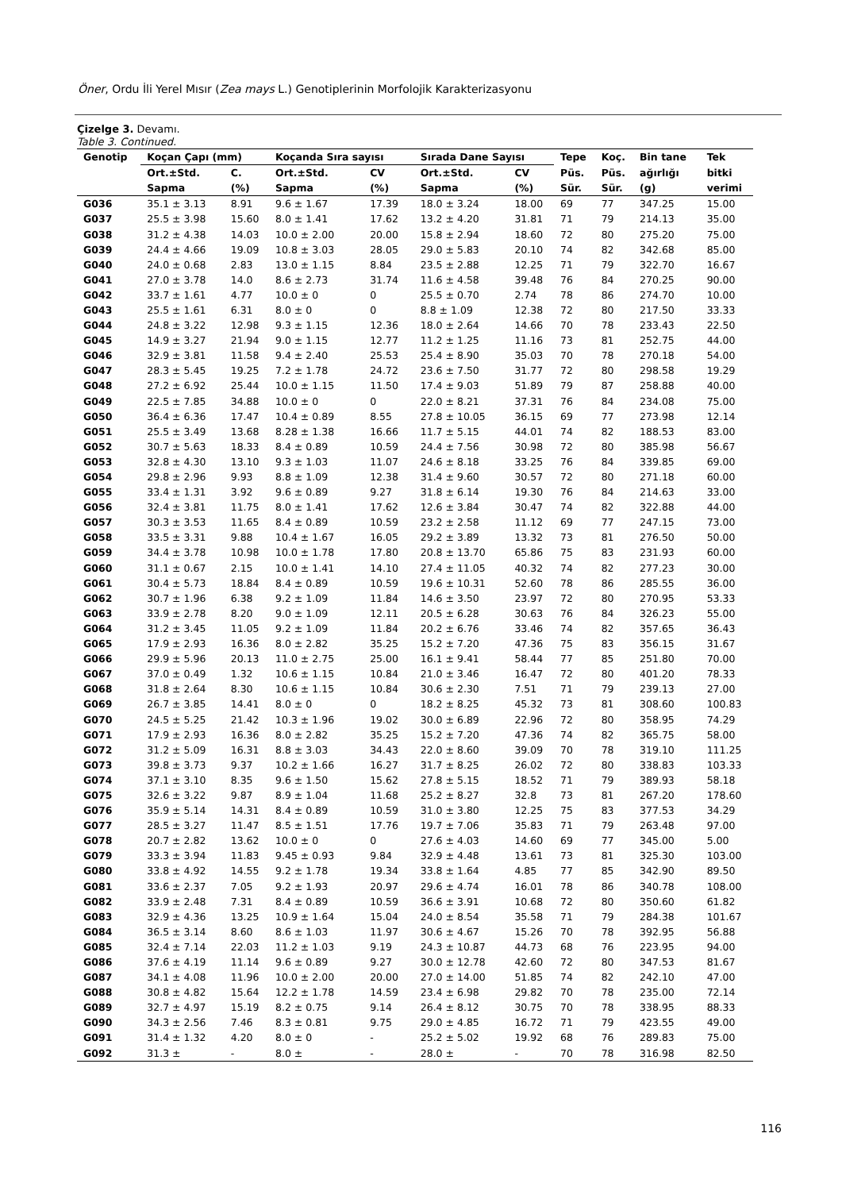Öner, Ordu İli Yerel Mısır (Zea mays L.) Genotiplerinin Morfolojik Karakterizasyonu
Çizelge 3. Devamı.
Table 3. Continued.
| Genotip | Koçan Çapı (mm) | | Koçanda Sıra sayısı | | Sırada Dane Sayısı | | Tepe | Koç. | Bin tane | Tek |
| --- | --- | --- | --- | --- | --- | --- | --- | --- | --- | --- |
| | Ort.±Std. | C. | Ort.±Std. | CV | Ort.±Std. | CV | Püs. | Püs. | ağırlığı | bitki |
| | Sapma | (%) | Sapma | (%) | Sapma | (%) | Sür. | Sür. | (g) | verimi |
| G036 | 35.1 ± 3.13 | 8.91 | 9.6 ± 1.67 | 17.39 | 18.0 ± 3.24 | 18.00 | 69 | 77 | 347.25 | 15.00 |
| G037 | 25.5 ± 3.98 | 15.60 | 8.0 ± 1.41 | 17.62 | 13.2 ± 4.20 | 31.81 | 71 | 79 | 214.13 | 35.00 |
| G038 | 31.2 ± 4.38 | 14.03 | 10.0 ± 2.00 | 20.00 | 15.8 ± 2.94 | 18.60 | 72 | 80 | 275.20 | 75.00 |
| G039 | 24.4 ± 4.66 | 19.09 | 10.8 ± 3.03 | 28.05 | 29.0 ± 5.83 | 20.10 | 74 | 82 | 342.68 | 85.00 |
| G040 | 24.0 ± 0.68 | 2.83 | 13.0 ± 1.15 | 8.84 | 23.5 ± 2.88 | 12.25 | 71 | 79 | 322.70 | 16.67 |
| G041 | 27.0 ± 3.78 | 14.0 | 8.6 ± 2.73 | 31.74 | 11.6 ± 4.58 | 39.48 | 76 | 84 | 270.25 | 90.00 |
| G042 | 33.7 ± 1.61 | 4.77 | 10.0 ± 0 | 0 | 25.5 ± 0.70 | 2.74 | 78 | 86 | 274.70 | 10.00 |
| G043 | 25.5 ± 1.61 | 6.31 | 8.0 ± 0 | 0 | 8.8 ± 1.09 | 12.38 | 72 | 80 | 217.50 | 33.33 |
| G044 | 24.8 ± 3.22 | 12.98 | 9.3 ± 1.15 | 12.36 | 18.0 ± 2.64 | 14.66 | 70 | 78 | 233.43 | 22.50 |
| G045 | 14.9 ± 3.27 | 21.94 | 9.0 ± 1.15 | 12.77 | 11.2 ± 1.25 | 11.16 | 73 | 81 | 252.75 | 44.00 |
| G046 | 32.9 ± 3.81 | 11.58 | 9.4 ± 2.40 | 25.53 | 25.4 ± 8.90 | 35.03 | 70 | 78 | 270.18 | 54.00 |
| G047 | 28.3 ± 5.45 | 19.25 | 7.2 ± 1.78 | 24.72 | 23.6 ± 7.50 | 31.77 | 72 | 80 | 298.58 | 19.29 |
| G048 | 27.2 ± 6.92 | 25.44 | 10.0 ± 1.15 | 11.50 | 17.4 ± 9.03 | 51.89 | 79 | 87 | 258.88 | 40.00 |
| G049 | 22.5 ± 7.85 | 34.88 | 10.0 ± 0 | 0 | 22.0 ± 8.21 | 37.31 | 76 | 84 | 234.08 | 75.00 |
| G050 | 36.4 ± 6.36 | 17.47 | 10.4 ± 0.89 | 8.55 | 27.8 ± 10.05 | 36.15 | 69 | 77 | 273.98 | 12.14 |
| G051 | 25.5 ± 3.49 | 13.68 | 8.28 ± 1.38 | 16.66 | 11.7 ± 5.15 | 44.01 | 74 | 82 | 188.53 | 83.00 |
| G052 | 30.7 ± 5.63 | 18.33 | 8.4 ± 0.89 | 10.59 | 24.4 ± 7.56 | 30.98 | 72 | 80 | 385.98 | 56.67 |
| G053 | 32.8 ± 4.30 | 13.10 | 9.3 ± 1.03 | 11.07 | 24.6 ± 8.18 | 33.25 | 76 | 84 | 339.85 | 69.00 |
| G054 | 29.8 ± 2.96 | 9.93 | 8.8 ± 1.09 | 12.38 | 31.4 ± 9.60 | 30.57 | 72 | 80 | 271.18 | 60.00 |
| G055 | 33.4 ± 1.31 | 3.92 | 9.6 ± 0.89 | 9.27 | 31.8 ± 6.14 | 19.30 | 76 | 84 | 214.63 | 33.00 |
| G056 | 32.4 ± 3.81 | 11.75 | 8.0 ± 1.41 | 17.62 | 12.6 ± 3.84 | 30.47 | 74 | 82 | 322.88 | 44.00 |
| G057 | 30.3 ± 3.53 | 11.65 | 8.4 ± 0.89 | 10.59 | 23.2 ± 2.58 | 11.12 | 69 | 77 | 247.15 | 73.00 |
| G058 | 33.5 ± 3.31 | 9.88 | 10.4 ± 1.67 | 16.05 | 29.2 ± 3.89 | 13.32 | 73 | 81 | 276.50 | 50.00 |
| G059 | 34.4 ± 3.78 | 10.98 | 10.0 ± 1.78 | 17.80 | 20.8 ± 13.70 | 65.86 | 75 | 83 | 231.93 | 60.00 |
| G060 | 31.1 ± 0.67 | 2.15 | 10.0 ± 1.41 | 14.10 | 27.4 ± 11.05 | 40.32 | 74 | 82 | 277.23 | 30.00 |
| G061 | 30.4 ± 5.73 | 18.84 | 8.4 ± 0.89 | 10.59 | 19.6 ± 10.31 | 52.60 | 78 | 86 | 285.55 | 36.00 |
| G062 | 30.7 ± 1.96 | 6.38 | 9.2 ± 1.09 | 11.84 | 14.6 ± 3.50 | 23.97 | 72 | 80 | 270.95 | 53.33 |
| G063 | 33.9 ± 2.78 | 8.20 | 9.0 ± 1.09 | 12.11 | 20.5 ± 6.28 | 30.63 | 76 | 84 | 326.23 | 55.00 |
| G064 | 31.2 ± 3.45 | 11.05 | 9.2 ± 1.09 | 11.84 | 20.2 ± 6.76 | 33.46 | 74 | 82 | 357.65 | 36.43 |
| G065 | 17.9 ± 2.93 | 16.36 | 8.0 ± 2.82 | 35.25 | 15.2 ± 7.20 | 47.36 | 75 | 83 | 356.15 | 31.67 |
| G066 | 29.9 ± 5.96 | 20.13 | 11.0 ± 2.75 | 25.00 | 16.1 ± 9.41 | 58.44 | 77 | 85 | 251.80 | 70.00 |
| G067 | 37.0 ± 0.49 | 1.32 | 10.6 ± 1.15 | 10.84 | 21.0 ± 3.46 | 16.47 | 72 | 80 | 401.20 | 78.33 |
| G068 | 31.8 ± 2.64 | 8.30 | 10.6 ± 1.15 | 10.84 | 30.6 ± 2.30 | 7.51 | 71 | 79 | 239.13 | 27.00 |
| G069 | 26.7 ± 3.85 | 14.41 | 8.0 ± 0 | 0 | 18.2 ± 8.25 | 45.32 | 73 | 81 | 308.60 | 100.83 |
| G070 | 24.5 ± 5.25 | 21.42 | 10.3 ± 1.96 | 19.02 | 30.0 ± 6.89 | 22.96 | 72 | 80 | 358.95 | 74.29 |
| G071 | 17.9 ± 2.93 | 16.36 | 8.0 ± 2.82 | 35.25 | 15.2 ± 7.20 | 47.36 | 74 | 82 | 365.75 | 58.00 |
| G072 | 31.2 ± 5.09 | 16.31 | 8.8 ± 3.03 | 34.43 | 22.0 ± 8.60 | 39.09 | 70 | 78 | 319.10 | 111.25 |
| G073 | 39.8 ± 3.73 | 9.37 | 10.2 ± 1.66 | 16.27 | 31.7 ± 8.25 | 26.02 | 72 | 80 | 338.83 | 103.33 |
| G074 | 37.1 ± 3.10 | 8.35 | 9.6 ± 1.50 | 15.62 | 27.8 ± 5.15 | 18.52 | 71 | 79 | 389.93 | 58.18 |
| G075 | 32.6 ± 3.22 | 9.87 | 8.9 ± 1.04 | 11.68 | 25.2 ± 8.27 | 32.8 | 73 | 81 | 267.20 | 178.60 |
| G076 | 35.9 ± 5.14 | 14.31 | 8.4 ± 0.89 | 10.59 | 31.0 ± 3.80 | 12.25 | 75 | 83 | 377.53 | 34.29 |
| G077 | 28.5 ± 3.27 | 11.47 | 8.5 ± 1.51 | 17.76 | 19.7 ± 7.06 | 35.83 | 71 | 79 | 263.48 | 97.00 |
| G078 | 20.7 ± 2.82 | 13.62 | 10.0 ± 0 | 0 | 27.6 ± 4.03 | 14.60 | 69 | 77 | 345.00 | 5.00 |
| G079 | 33.3 ± 3.94 | 11.83 | 9.45 ± 0.93 | 9.84 | 32.9 ± 4.48 | 13.61 | 73 | 81 | 325.30 | 103.00 |
| G080 | 33.8 ± 4.92 | 14.55 | 9.2 ± 1.78 | 19.34 | 33.8 ± 1.64 | 4.85 | 77 | 85 | 342.90 | 89.50 |
| G081 | 33.6 ± 2.37 | 7.05 | 9.2 ± 1.93 | 20.97 | 29.6 ± 4.74 | 16.01 | 78 | 86 | 340.78 | 108.00 |
| G082 | 33.9 ± 2.48 | 7.31 | 8.4 ± 0.89 | 10.59 | 36.6 ± 3.91 | 10.68 | 72 | 80 | 350.60 | 61.82 |
| G083 | 32.9 ± 4.36 | 13.25 | 10.9 ± 1.64 | 15.04 | 24.0 ± 8.54 | 35.58 | 71 | 79 | 284.38 | 101.67 |
| G084 | 36.5 ± 3.14 | 8.60 | 8.6 ± 1.03 | 11.97 | 30.6 ± 4.67 | 15.26 | 70 | 78 | 392.95 | 56.88 |
| G085 | 32.4 ± 7.14 | 22.03 | 11.2 ± 1.03 | 9.19 | 24.3 ± 10.87 | 44.73 | 68 | 76 | 223.95 | 94.00 |
| G086 | 37.6 ± 4.19 | 11.14 | 9.6 ± 0.89 | 9.27 | 30.0 ± 12.78 | 42.60 | 72 | 80 | 347.53 | 81.67 |
| G087 | 34.1 ± 4.08 | 11.96 | 10.0 ± 2.00 | 20.00 | 27.0 ± 14.00 | 51.85 | 74 | 82 | 242.10 | 47.00 |
| G088 | 30.8 ± 4.82 | 15.64 | 12.2 ± 1.78 | 14.59 | 23.4 ± 6.98 | 29.82 | 70 | 78 | 235.00 | 72.14 |
| G089 | 32.7 ± 4.97 | 15.19 | 8.2 ± 0.75 | 9.14 | 26.4 ± 8.12 | 30.75 | 70 | 78 | 338.95 | 88.33 |
| G090 | 34.3 ± 2.56 | 7.46 | 8.3 ± 0.81 | 9.75 | 29.0 ± 4.85 | 16.72 | 71 | 79 | 423.55 | 49.00 |
| G091 | 31.4 ± 1.32 | 4.20 | 8.0 ± 0 | - | 25.2 ± 5.02 | 19.92 | 68 | 76 | 289.83 | 75.00 |
| G092 | 31.3 ± | - | 8.0 ± | - | 28.0 ± | - | 70 | 78 | 316.98 | 82.50 |
116